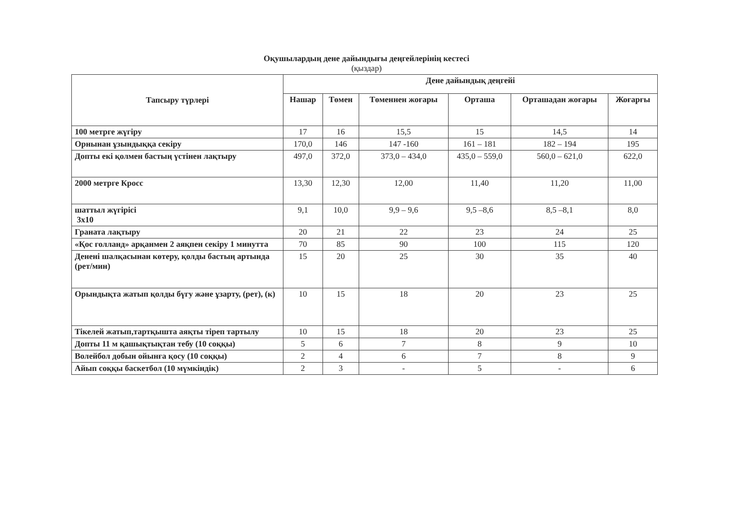Оқушылардың дене дайындығы деңгейлерінің кестесі
(қыздар)
| Тапсыру түрлері | Дене дайындық деңгейі | | | | | |
| --- | --- | --- | --- | --- | --- | --- |
| | Нашар | Төмен | Төменнен жоғары | Орташа | Орташадан жоғары | Жоғарғы |
| 100 метрге жүгіру | 17 | 16 | 15,5 | 15 | 14,5 | 14 |
| Орнынан ұзындыққа секіру | 170,0 | 146 | 147 -160 | 161 – 181 | 182 – 194 | 195 |
| Допты екі қолмен бастың үстінен лақтыру | 497,0 | 372,0 | 373,0 – 434,0 | 435,0 – 559,0 | 560,0 – 621,0 | 622,0 |
| 2000 метрге Кросс | 13,30 | 12,30 | 12,00 | 11,40 | 11,20 | 11,00 |
| шаттыл жүгірісі 3х10 | 9,1 | 10,0 | 9,9 – 9,6 | 9,5 –8,6 | 8,5 –8,1 | 8,0 |
| Граната лақтыру | 20 | 21 | 22 | 23 | 24 | 25 |
| «Қос голланд» арқанмен 2 аяқпен секіру 1 минутта | 70 | 85 | 90 | 100 | 115 | 120 |
| Денені шалқасынан көтеру, қолды бастың артында (рет/мин) | 15 | 20 | 25 | 30 | 35 | 40 |
| Орындықта жатып қолды бүгу және ұзарту, (рет), (к) | 10 | 15 | 18 | 20 | 23 | 25 |
| Тікелей жатып,тартқышта аяқты тіреп тартылу | 10 | 15 | 18 | 20 | 23 | 25 |
| Допты 11 м қашықтықтан тебу (10 соққы) | 5 | 6 | 7 | 8 | 9 | 10 |
| Волейбол добын ойынға қосу (10 соққы) | 2 | 4 | 6 | 7 | 8 | 9 |
| Айып соққы баскетбол (10 мүмкіндік) | 2 | 3 | - | 5 | - | 6 |